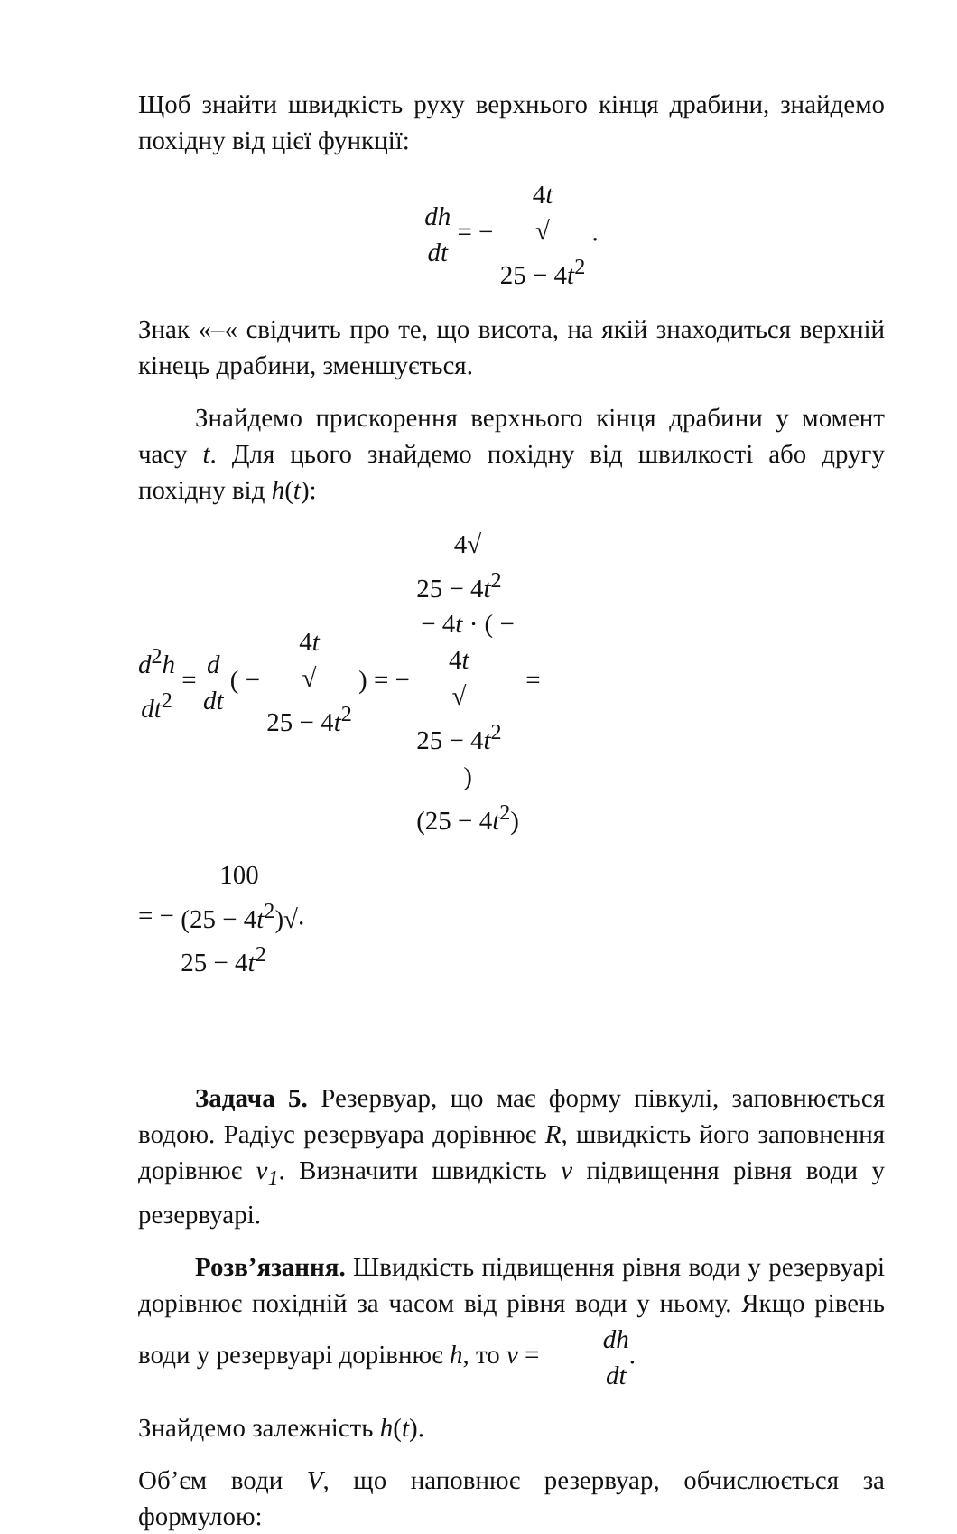Щоб знайти швидкість руху верхнього кінця драбини, знайдемо похідну від цієї функції:
dh dt = − 4t √
25 − 4t<sup>2</sup> .
Знак «–« свідчить про те, що висота, на якій знаходиться верхній кінець драбини, зменшується.
Знайдемо прискорення верхнього кінця драбини у момент часу t. Для цього знайдемо похідну від швилкості або другу похідну від h(t):
d<sup>2</sup>h dt<sup>2</sup> = d dt ( − 4t √
25 − 4t<sup>2</sup> ) = − 4√
25 − 4t<sup>2</sup>
− 4t · ( −
4t
√
25 − 4t<sup>2</sup>
) (25 − 4t<sup>2</sup>) =
= − 100 (25 − 4t<sup>2</sup>)√
25 − 4t<sup>2</sup>.
Задача 5. Резервуар, що має форму півкулі, заповнюється водою. Радіус резервуара дорівнює R, швидкість його заповнення дорівнює v<sub>1</sub>. Визначити швидкість v підвищення рівня води у резервуарі.
Розв’язання. Швидкість підвищення рівня води у резервуарі дорівнює похідній за часом від рівня води у ньому. Якщо рівень води у резервуарі дорівнює h, то v = dh dt.
Знайдемо залежність h(t).
Об’єм води V, що наповнює резервуар, обчислюється за формулою: